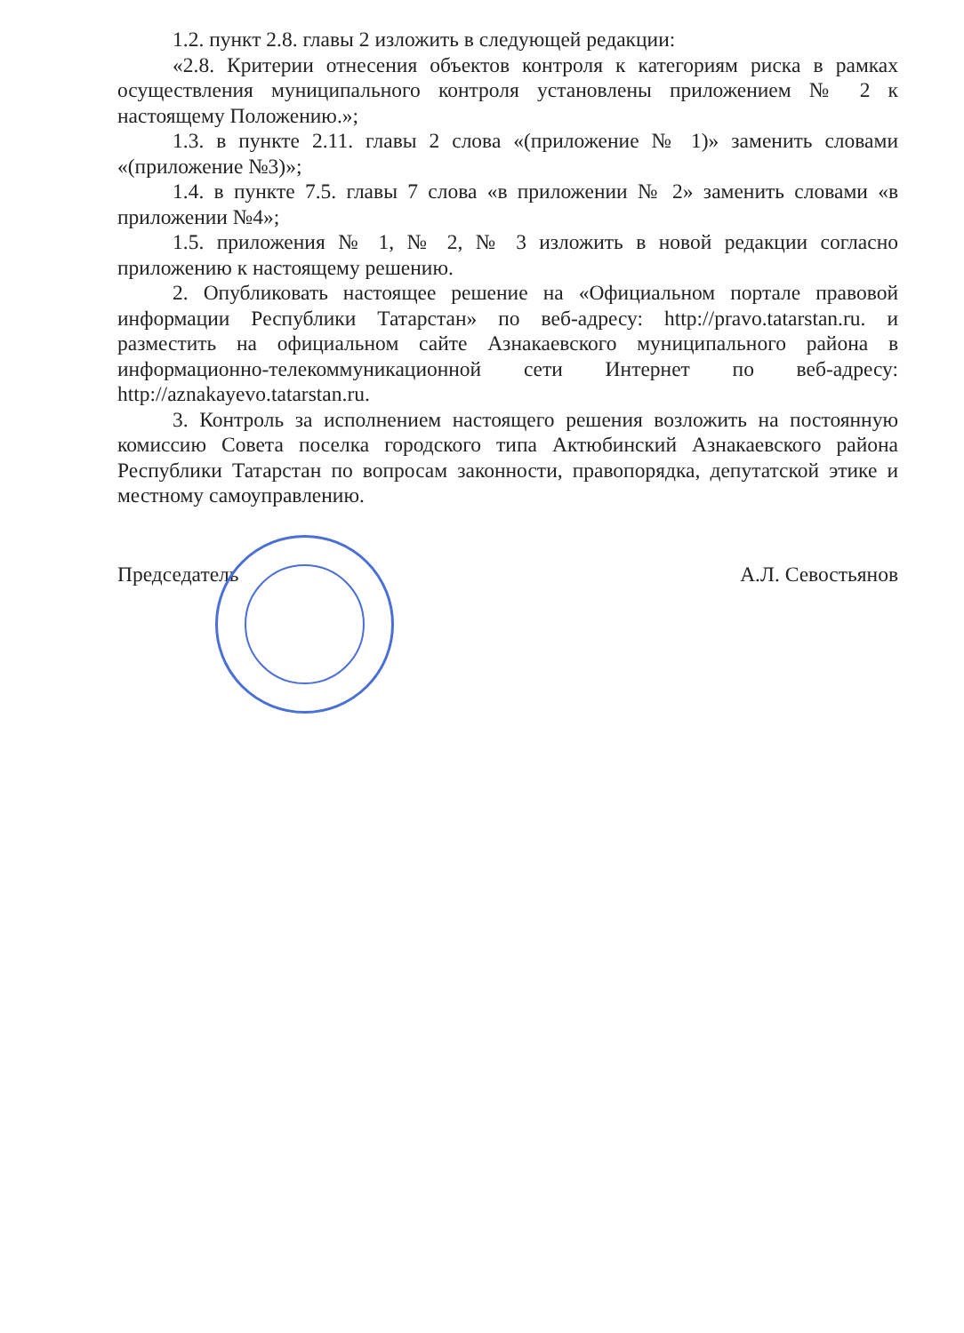1.2. пункт 2.8. главы 2 изложить в следующей редакции:
«2.8. Критерии отнесения объектов контроля к категориям риска в рамках осуществления муниципального контроля установлены приложением № 2 к настоящему Положению.»;
1.3. в пункте 2.11. главы 2 слова «(приложение № 1)» заменить словами «(приложение №3)»;
1.4. в пункте 7.5. главы 7 слова «в приложении № 2» заменить словами «в приложении №4»;
1.5. приложения № 1, № 2, № 3 изложить в новой редакции согласно приложению к настоящему решению.
2. Опубликовать настоящее решение на «Официальном портале правовой информации Республики Татарстан» по веб-адресу: http://pravo.tatarstan.ru. и разместить на официальном сайте Азнакаевского муниципального района в информационно-телекоммуникационной сети Интернет по веб-адресу: http://aznakayevo.tatarstan.ru.
3. Контроль за исполнением настоящего решения возложить на постоянную комиссию Совета поселка городского типа Актюбинский Азнакаевского района Республики Татарстан по вопросам законности, правопорядка, депутатской этике и местному самоуправлению.
Председатель А.Л. Севостьянов